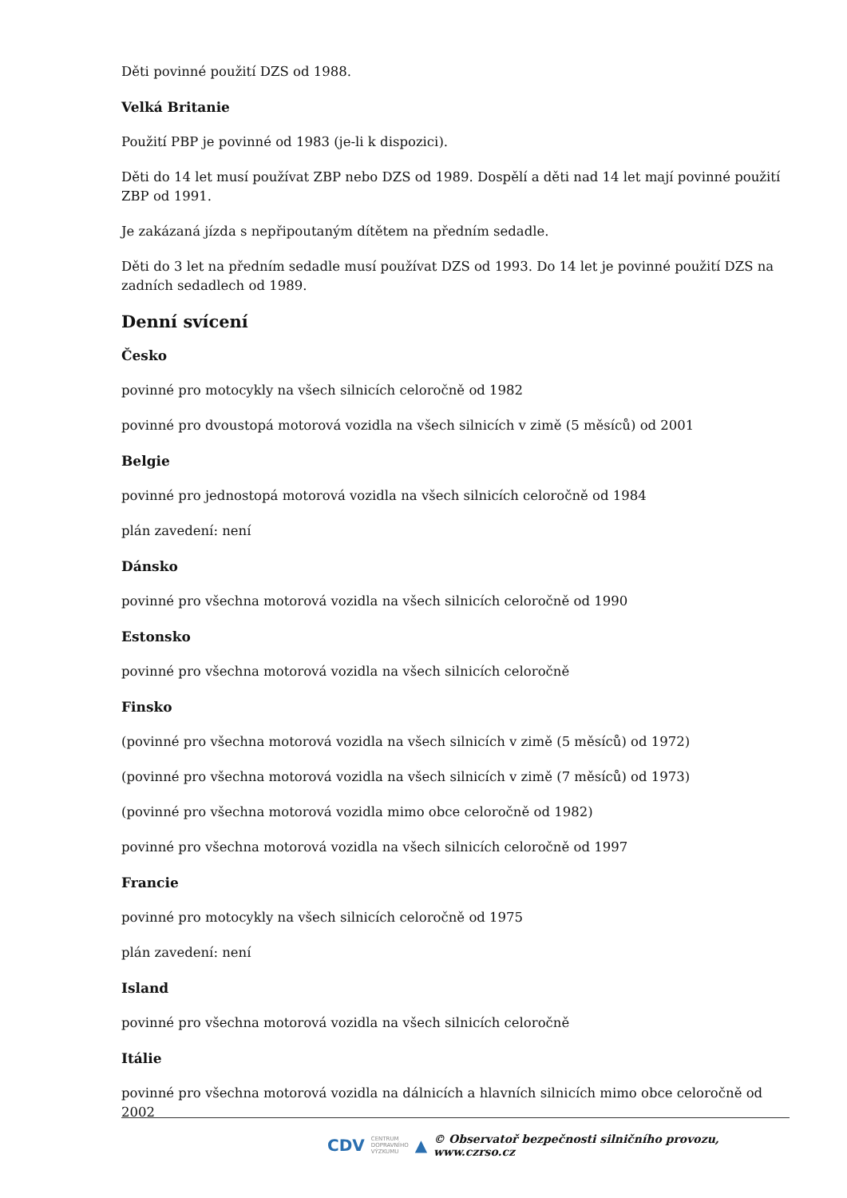Děti povinné použití DZS od 1988.
Velká Britanie
Použití PBP je povinné od 1983 (je-li k dispozici).
Děti do 14 let musí používat ZBP nebo DZS od 1989. Dospělí a děti nad 14 let mají povinné použití ZBP od 1991.
Je zakázaná jízda s nepřipoutaným dítětem na předním sedadle.
Děti do 3 let na předním sedadle musí používat DZS od 1993. Do 14 let je povinné použití DZS na zadních sedadlech od 1989.
Denní svícení
Česko
povinné pro motocykly na všech silnicích celoročně od 1982
povinné pro dvoustopá motorová vozidla na všech silnicích v zimě (5 měsíců) od 2001
Belgie
povinné pro jednostopá motorová vozidla na všech silnicích celoročně od 1984
plán zavedení: není
Dánsko
povinné pro všechna motorová vozidla na všech silnicích celoročně od 1990
Estonsko
povinné pro všechna motorová vozidla na všech silnicích celoročně
Finsko
(povinné pro všechna motorová vozidla na všech silnicích v zimě (5 měsíců) od 1972)
(povinné pro všechna motorová vozidla na všech silnicích v zimě (7 měsíců) od 1973)
(povinné pro všechna motorová vozidla mimo obce celoročně od 1982)
povinné pro všechna motorová vozidla na všech silnicích celoročně od 1997
Francie
povinné pro motocykly na všech silnicích celoročně od 1975
plán zavedení: není
Island
povinné pro všechna motorová vozidla na všech silnicích celoročně
Itálie
povinné pro všechna motorová vozidla na dálnicích a hlavních silnicích mimo obce celoročně od 2002
CDV CENTRUM
DOPRAVNÍHO
VÝZKUMU ▲ © Observatoř bezpečnosti silničního provozu, www.czrso.cz